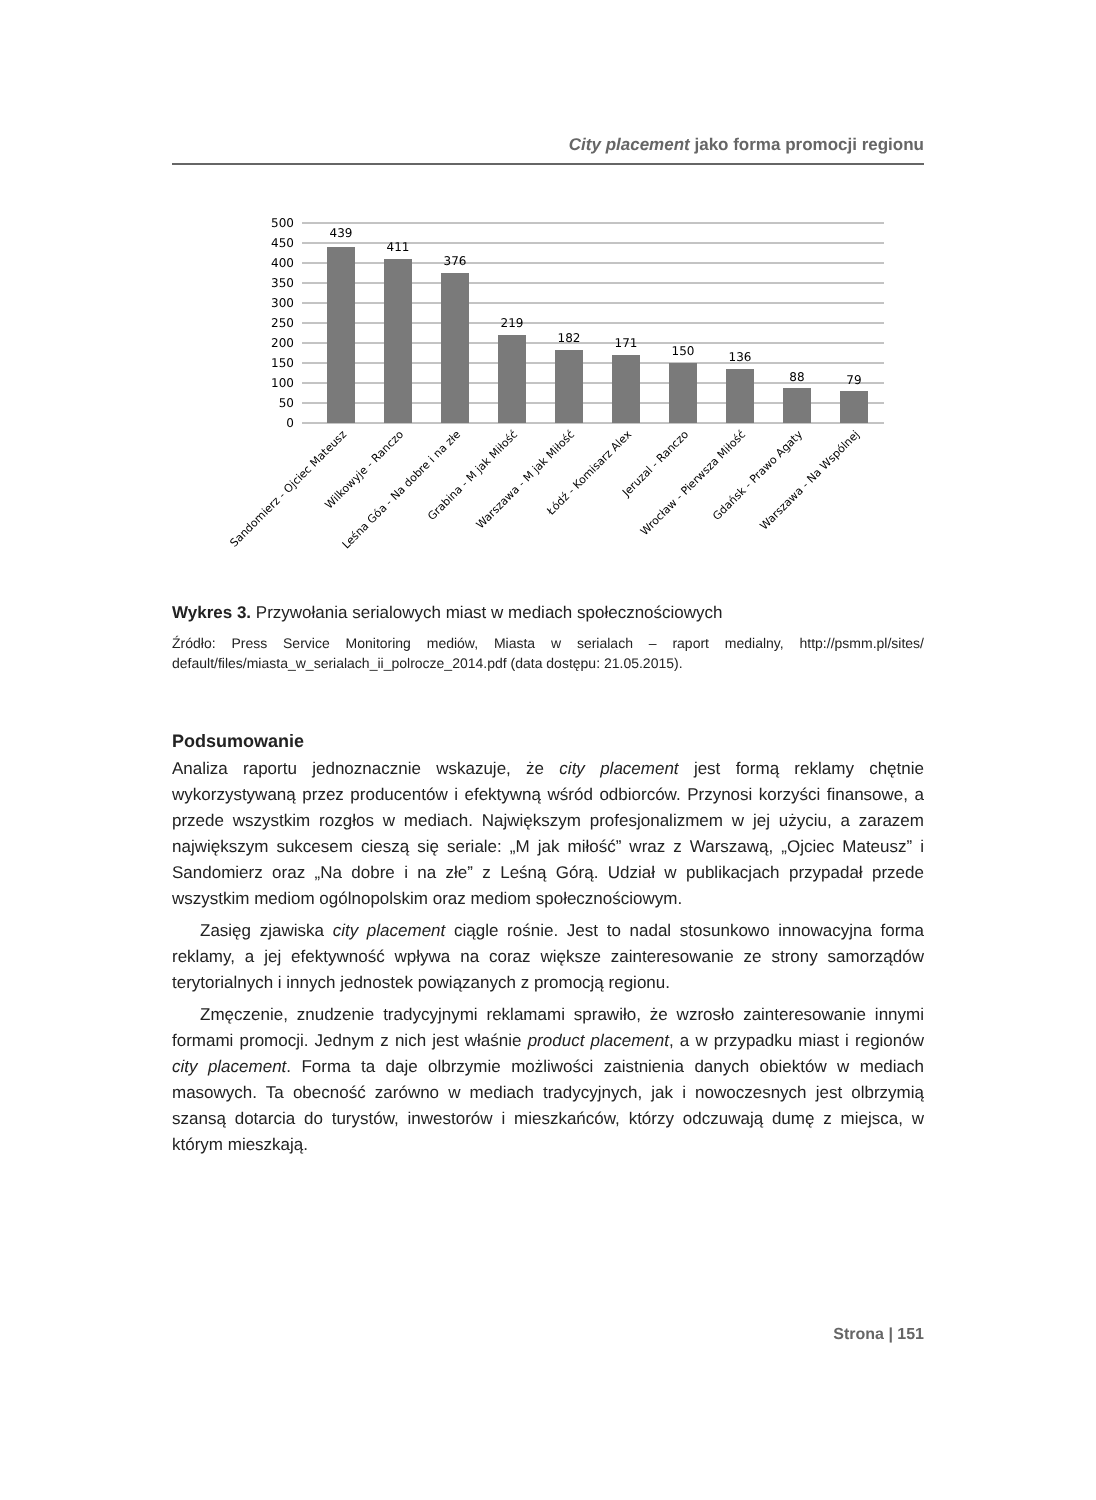City placement jako forma promocji regionu
500
450
400
350
300
250
200
150
100
50
0
439
411
376
219
182
171
150
136
88
79
Sandomierz - Ojciec Mateusz
Wilkowyje - Ranczo
Leśna Góa - Na dobre i na złe
Grabina - M jak Miłość
Warszawa - M jak Miłość
Łódź - Komisarz Alex
Jeruzal - Ranczo
Wrocław - Pierwsza Miłość
Gdańsk - Prawo Agaty
Warszawa - Na Wspólnej
Wykres 3. Przywołania serialowych miast w mediach społecznościowych
Źródło: Press Service Monitoring mediów, Miasta w serialach – raport medialny, http://psmm.pl/sites/ default/files/miasta_w_serialach_ii_polrocze_2014.pdf (data dostępu: 21.05.2015).
Podsumowanie
Analiza raportu jednoznacznie wskazuje, że city placement jest formą reklamy chętnie wykorzystywaną przez producentów i efektywną wśród odbiorców. Przynosi korzyści finansowe, a przede wszystkim rozgłos w mediach. Największym profesjonalizmem w jej użyciu, a zarazem największym sukcesem cieszą się seriale: „M jak miłość” wraz z Warszawą, „Ojciec Mateusz” i Sandomierz oraz „Na dobre i na złe” z Leśną Górą. Udział w publikacjach przypadał przede wszystkim mediom ogólnopolskim oraz mediom społecznościowym.
Zasięg zjawiska city placement ciągle rośnie. Jest to nadal stosunkowo innowacyjna forma reklamy, a jej efektywność wpływa na coraz większe zainteresowanie ze strony samorządów terytorialnych i innych jednostek powiązanych z promocją regionu.
Zmęczenie, znudzenie tradycyjnymi reklamami sprawiło, że wzrosło zainteresowanie innymi formami promocji. Jednym z nich jest właśnie product placement, a w przypadku miast i regionów city placement. Forma ta daje olbrzymie możliwości zaistnienia danych obiektów w mediach masowych. Ta obecność zarówno w mediach tradycyjnych, jak i nowoczesnych jest olbrzymią szansą dotarcia do turystów, inwestorów i mieszkańców, którzy odczuwają dumę z miejsca, w którym mieszkają.
Strona | 151